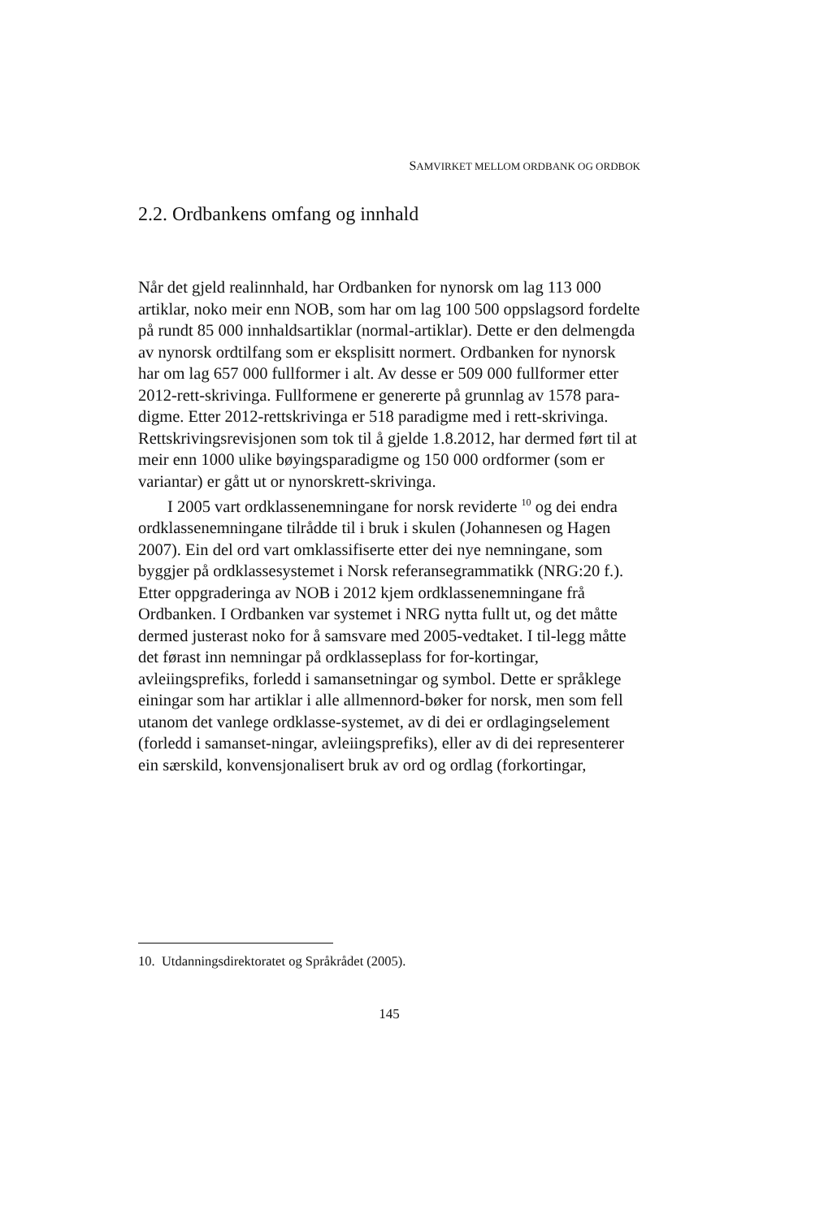SAMVIRKET MELLOM ORDBANK OG ORDBOK
2.2. Ordbankens omfang og innhald
Når det gjeld realinnhald, har Ordbanken for nynorsk om lag 113 000 artiklar, noko meir enn NOB, som har om lag 100 500 oppslagsord fordelte på rundt 85 000 innhaldsartiklar (normal-artiklar). Dette er den delmengda av nynorsk ordtilfang som er eksplisitt normert. Ordbanken for nynorsk har om lag 657 000 fullformer i alt. Av desse er 509 000 fullformer etter 2012-rett-skrivinga. Fullformene er genererte på grunnlag av 1578 para-digme. Etter 2012-rettskrivinga er 518 paradigme med i rett-skrivinga. Rettskrivingsrevisjonen som tok til å gjelde 1.8.2012, har dermed ført til at meir enn 1000 ulike bøyingsparadigme og 150 000 ordformer (som er variantar) er gått ut or nynorskrett-skrivinga.
I 2005 vart ordklassenemningane for norsk reviderte <sup>10</sup> og dei endra ordklassenemningane tilrådde til i bruk i skulen (Johannesen og Hagen 2007). Ein del ord vart omklassifiserte etter dei nye nemningane, som byggjer på ordklassesystemet i Norsk referansegrammatikk (NRG:20 f.). Etter oppgraderinga av NOB i 2012 kjem ordklassenemningane frå Ordbanken. I Ordbanken var systemet i NRG nytta fullt ut, og det måtte dermed justerast noko for å samsvare med 2005-vedtaket. I til-legg måtte det førast inn nemningar på ordklasseplass for for-kortingar, avleiingsprefiks, forledd i samansetningar og symbol. Dette er språklege einingar som har artiklar i alle allmennord-bøker for norsk, men som fell utanom det vanlege ordklasse-systemet, av di dei er ordlagingselement (forledd i samanset-ningar, avleiingsprefiks), eller av di dei representerer ein særskild, konvensjonalisert bruk av ord og ordlag (forkortingar,
10. Utdanningsdirektoratet og Språkrådet (2005).
145